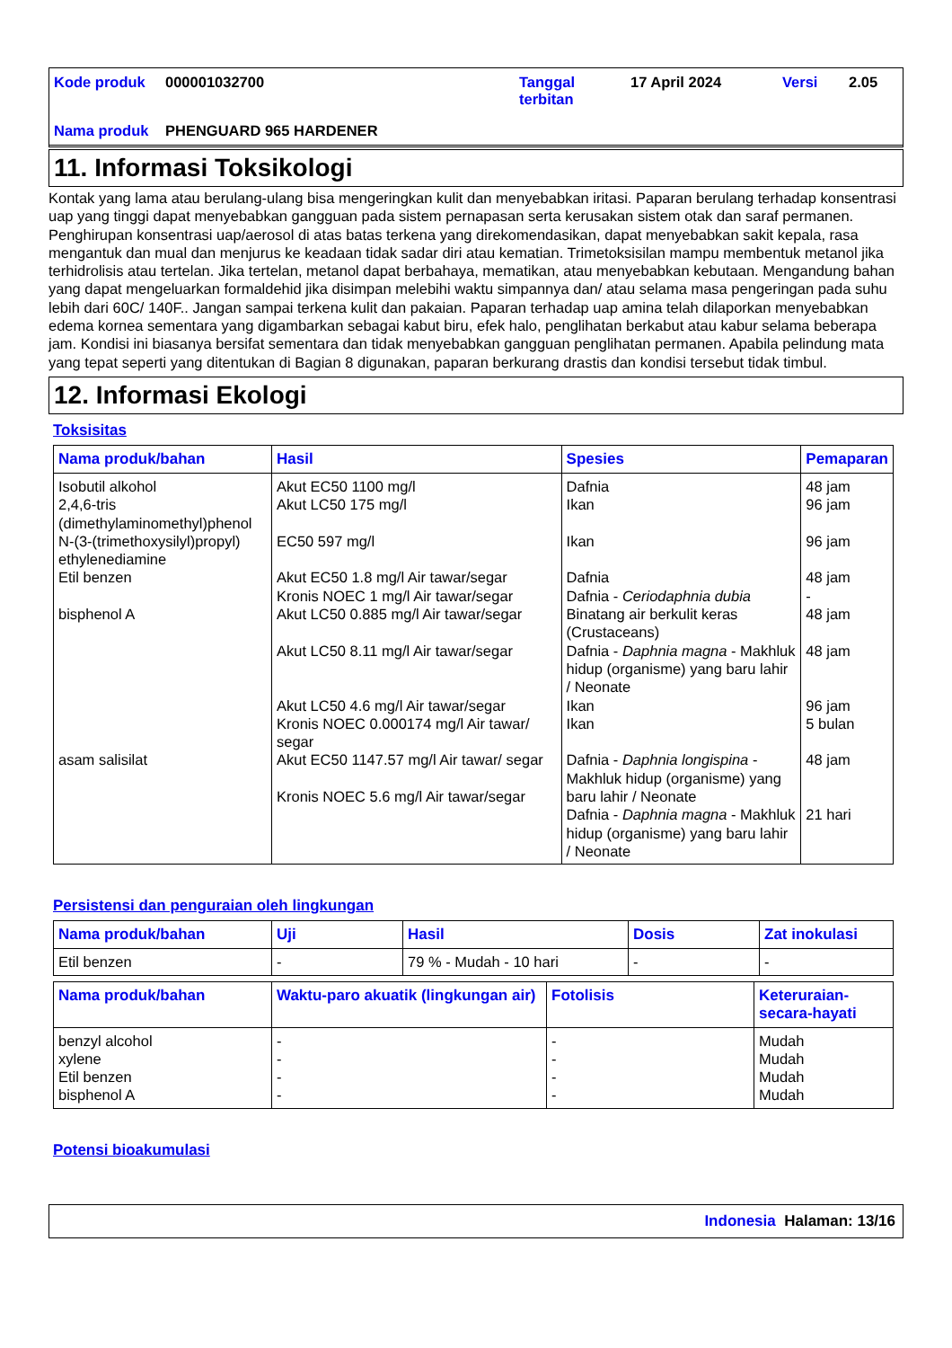| Kode produk | 000001032700 | Tanggal terbitan | 17 April 2024 | Versi | 2.05 |
| Nama produk | PHENGUARD 965 HARDENER | | | | |
11. Informasi Toksikologi
Kontak yang lama atau berulang-ulang bisa mengeringkan kulit dan menyebabkan iritasi. Paparan berulang terhadap konsentrasi uap yang tinggi dapat menyebabkan gangguan pada sistem pernapasan serta kerusakan sistem otak dan saraf permanen. Penghirupan konsentrasi uap/aerosol di atas batas terkena yang direkomendasikan, dapat menyebabkan sakit kepala, rasa mengantuk dan mual dan menjurus ke keadaan tidak sadar diri atau kematian. Trimetoksisilan mampu membentuk metanol jika terhidrolisis atau tertelan. Jika tertelan, metanol dapat berbahaya, mematikan, atau menyebabkan kebutaan. Mengandung bahan yang dapat mengeluarkan formaldehid jika disimpan melebihi waktu simpannya dan/ atau selama masa pengeringan pada suhu lebih dari 60C/ 140F.. Jangan sampai terkena kulit dan pakaian. Paparan terhadap uap amina telah dilaporkan menyebabkan edema kornea sementara yang digambarkan sebagai kabut biru, efek halo, penglihatan berkabut atau kabur selama beberapa jam. Kondisi ini biasanya bersifat sementara dan tidak menyebabkan gangguan penglihatan permanen. Apabila pelindung mata yang tepat seperti yang ditentukan di Bagian 8 digunakan, paparan berkurang drastis dan kondisi tersebut tidak timbul.
12. Informasi Ekologi
Toksisitas
| Nama produk/bahan | Hasil | Spesies | Pemaparan |
| --- | --- | --- | --- |
| Isobutil alkohol 2,4,6-tris (dimethylaminomethyl)phenol N-(3-(trimethoxysilyl)propyl) ethylenediamine Etil benzen bisphenol A asam salisilat | Akut EC50 1100 mg/l Akut LC50 175 mg/l EC50 597 mg/l Akut EC50 1.8 mg/l Air tawar/segar Kronis NOEC 1 mg/l Air tawar/segar Akut LC50 0.885 mg/l Air tawar/segar Akut LC50 8.11 mg/l Air tawar/segar Akut LC50 4.6 mg/l Air tawar/segar Kronis NOEC 0.000174 mg/l Air tawar/ segar Akut EC50 1147.57 mg/l Air tawar/ segar Kronis NOEC 5.6 mg/l Air tawar/segar | Dafnia Ikan Ikan Dafnia Dafnia - Ceriodaphnia dubia Binatang air berkulit keras (Crustaceans) Dafnia - Daphnia magna - Makhluk hidup (organisme) yang baru lahir / Neonate Ikan Ikan Dafnia - Daphnia longispina - Makhluk hidup (organisme) yang baru lahir / Neonate Dafnia - Daphnia magna - Makhluk hidup (organisme) yang baru lahir / Neonate | 48 jam 96 jam 96 jam 48 jam - 48 jam 48 jam 96 jam 5 bulan 48 jam 21 hari |
Persistensi dan penguraian oleh lingkungan
| Nama produk/bahan | Uji | Hasil | Dosis | Zat inokulasi |
| --- | --- | --- | --- | --- |
| Etil benzen | - | 79 % - Mudah - 10 hari | - | - |
| Nama produk/bahan | Waktu-paro akuatik (lingkungan air) | Fotolisis | Keteruraian-secara-hayati |
| --- | --- | --- | --- |
| benzyl alcohol xylene Etil benzen bisphenol A | - - - - | - - - - | Mudah Mudah Mudah Mudah |
Potensi bioakumulasi
Indonesia Halaman: 13/16